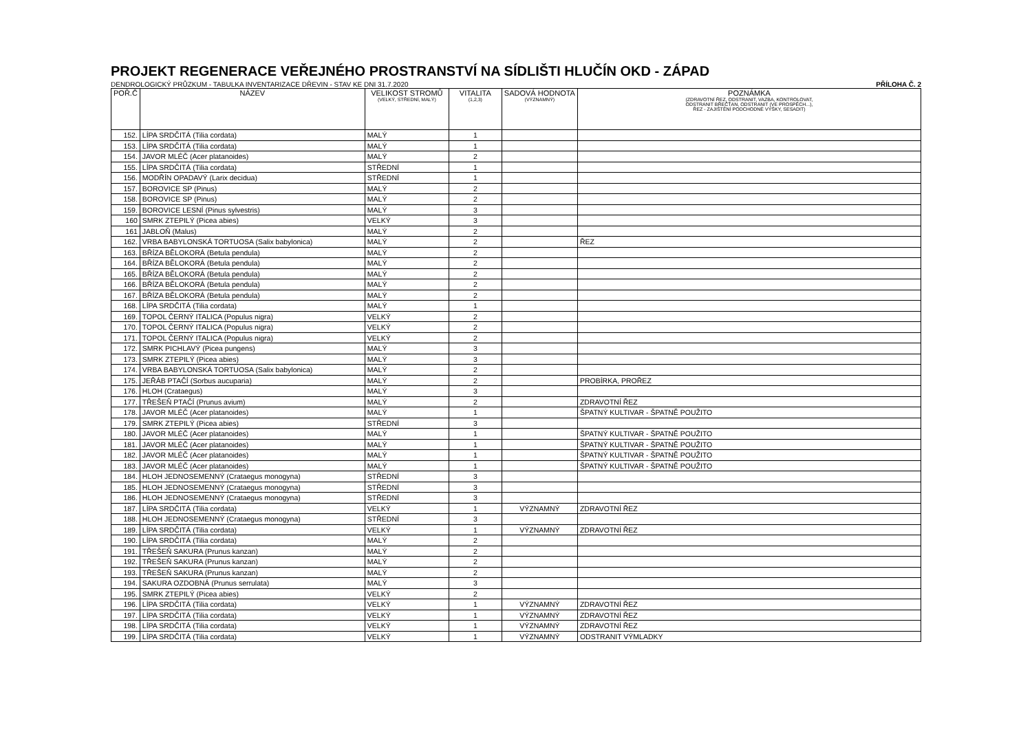PROJEKT REGENERACE VEŘEJNÉHO PROSTRANSTVÍ NA SÍDLIŠTI HLUČÍN OKD - ZÁPAD
DENDROLOGICKÝ PRŮZKUM - TABULKA INVENTARIZACE DŘEVIN - STAV KE DNI 31.7.2020 PŘÍLOHA Č. 2
| POŘ.Č | NÁZEV | VELIKOST STROMŮ (VELKÝ, STŘEDNÍ, MALÝ) | VITALITA (1,2,3) | SADOVÁ HODNOTA (VÝZNAMNÝ) | POZNÁMKA (ZDRAVOTNÍ ŘEZ, ODSTRANIT, VAZBA, KONTROLOVAT, ODSTRANIT BŘEČŤAN, ODSTRANIT (VE PROSPĚCH...), ŘEZ - ZAJIŠTĚNÍ PODCHODNÉ VÝŠKY, SESADIT) |
| --- | --- | --- | --- | --- | --- |
| 152. | LÍPA SRDČITÁ (Tilia cordata) | MALÝ | 1 | | |
| 153. | LÍPA SRDČITÁ (Tilia cordata) | MALÝ | 1 | | |
| 154. | JAVOR MLÉČ (Acer platanoides) | MALÝ | 2 | | |
| 155. | LÍPA SRDČITÁ (Tilia cordata) | STŘEDNÍ | 1 | | |
| 156. | MODŘÍN OPADAVÝ (Larix decidua) | STŘEDNÍ | 1 | | |
| 157. | BOROVICE SP (Pinus) | MALÝ | 2 | | |
| 158. | BOROVICE SP (Pinus) | MALÝ | 2 | | |
| 159. | BOROVICE LESNÍ (Pinus sylvestris) | MALÝ | 3 | | |
| 160 | SMRK ZTEPILÝ (Picea abies) | VELKÝ | 3 | | |
| 161 | JABLOŇ (Malus) | MALÝ | 2 | | |
| 162. | VRBA BABYLONSKÁ TORTUOSA (Salix babylonica) | MALÝ | 2 | | ŘEZ |
| 163. | BŘÍZA BĚLOKORÁ (Betula pendula) | MALÝ | 2 | | |
| 164. | BŘÍZA BĚLOKORÁ (Betula pendula) | MALÝ | 2 | | |
| 165. | BŘÍZA BĚLOKORÁ (Betula pendula) | MALÝ | 2 | | |
| 166. | BŘÍZA BĚLOKORÁ (Betula pendula) | MALÝ | 2 | | |
| 167. | BŘÍZA BĚLOKORÁ (Betula pendula) | MALÝ | 2 | | |
| 168. | LÍPA SRDČITÁ (Tilia cordata) | MALÝ | 1 | | |
| 169. | TOPOL ČERNÝ ITALICA (Populus nigra) | VELKÝ | 2 | | |
| 170. | TOPOL ČERNÝ ITALICA (Populus nigra) | VELKÝ | 2 | | |
| 171. | TOPOL ČERNÝ ITALICA (Populus nigra) | VELKÝ | 2 | | |
| 172. | SMRK PICHLAVÝ (Picea pungens) | MALÝ | 3 | | |
| 173. | SMRK ZTEPILÝ (Picea abies) | MALÝ | 3 | | |
| 174. | VRBA BABYLONSKÁ TORTUOSA (Salix babylonica) | MALÝ | 2 | | |
| 175. | JEŘÁB PTAČÍ (Sorbus aucuparia) | MALÝ | 2 | | PROBÍRKA, PROŘEZ |
| 176. | HLOH (Crataegus) | MALÝ | 3 | | |
| 177. | TŘEŠEŇ PTAČÍ (Prunus avium) | MALÝ | 2 | | ZDRAVOTNÍ ŘEZ |
| 178. | JAVOR MLÉČ (Acer platanoides) | MALÝ | 1 | | ŠPATNÝ KULTIVAR - ŠPATNĚ POUŽITO |
| 179. | SMRK ZTEPILÝ (Picea abies) | STŘEDNÍ | 3 | | |
| 180. | JAVOR MLÉČ (Acer platanoides) | MALÝ | 1 | | ŠPATNÝ KULTIVAR - ŠPATNĚ POUŽITO |
| 181. | JAVOR MLÉČ (Acer platanoides) | MALÝ | 1 | | ŠPATNÝ KULTIVAR - ŠPATNĚ POUŽITO |
| 182. | JAVOR MLÉČ (Acer platanoides) | MALÝ | 1 | | ŠPATNÝ KULTIVAR - ŠPATNĚ POUŽITO |
| 183. | JAVOR MLÉČ (Acer platanoides) | MALÝ | 1 | | ŠPATNÝ KULTIVAR - ŠPATNĚ POUŽITO |
| 184. | HLOH JEDNOSEMENNÝ (Crataegus monogyna) | STŘEDNÍ | 3 | | |
| 185. | HLOH JEDNOSEMENNÝ (Crataegus monogyna) | STŘEDNÍ | 3 | | |
| 186. | HLOH JEDNOSEMENNÝ (Crataegus monogyna) | STŘEDNÍ | 3 | | |
| 187. | LÍPA SRDČITÁ (Tilia cordata) | VELKÝ | 1 | VÝZNAMNÝ | ZDRAVOTNÍ ŘEZ |
| 188. | HLOH JEDNOSEMENNÝ (Crataegus monogyna) | STŘEDNÍ | 3 | | |
| 189. | LÍPA SRDČITÁ (Tilia cordata) | VELKÝ | 1 | VÝZNAMNÝ | ZDRAVOTNÍ ŘEZ |
| 190. | LÍPA SRDČITÁ (Tilia cordata) | MALÝ | 2 | | |
| 191. | TŘEŠEŇ SAKURA (Prunus kanzan) | MALÝ | 2 | | |
| 192. | TŘEŠEŇ SAKURA (Prunus kanzan) | MALÝ | 2 | | |
| 193. | TŘEŠEŇ SAKURA (Prunus kanzan) | MALÝ | 2 | | |
| 194. | SAKURA OZDOBNÁ (Prunus serrulata) | MALÝ | 3 | | |
| 195. | SMRK ZTEPILÝ (Picea abies) | VELKÝ | 2 | | |
| 196. | LÍPA SRDČITÁ (Tilia cordata) | VELKÝ | 1 | VÝZNAMNÝ | ZDRAVOTNÍ ŘEZ |
| 197. | LÍPA SRDČITÁ (Tilia cordata) | VELKÝ | 1 | VÝZNAMNÝ | ZDRAVOTNÍ ŘEZ |
| 198. | LÍPA SRDČITÁ (Tilia cordata) | VELKÝ | 1 | VÝZNAMNÝ | ZDRAVOTNÍ ŘEZ |
| 199. | LÍPA SRDČITÁ (Tilia cordata) | VELKÝ | 1 | VÝZNAMNÝ | ODSTRANIT VÝMLADKY |